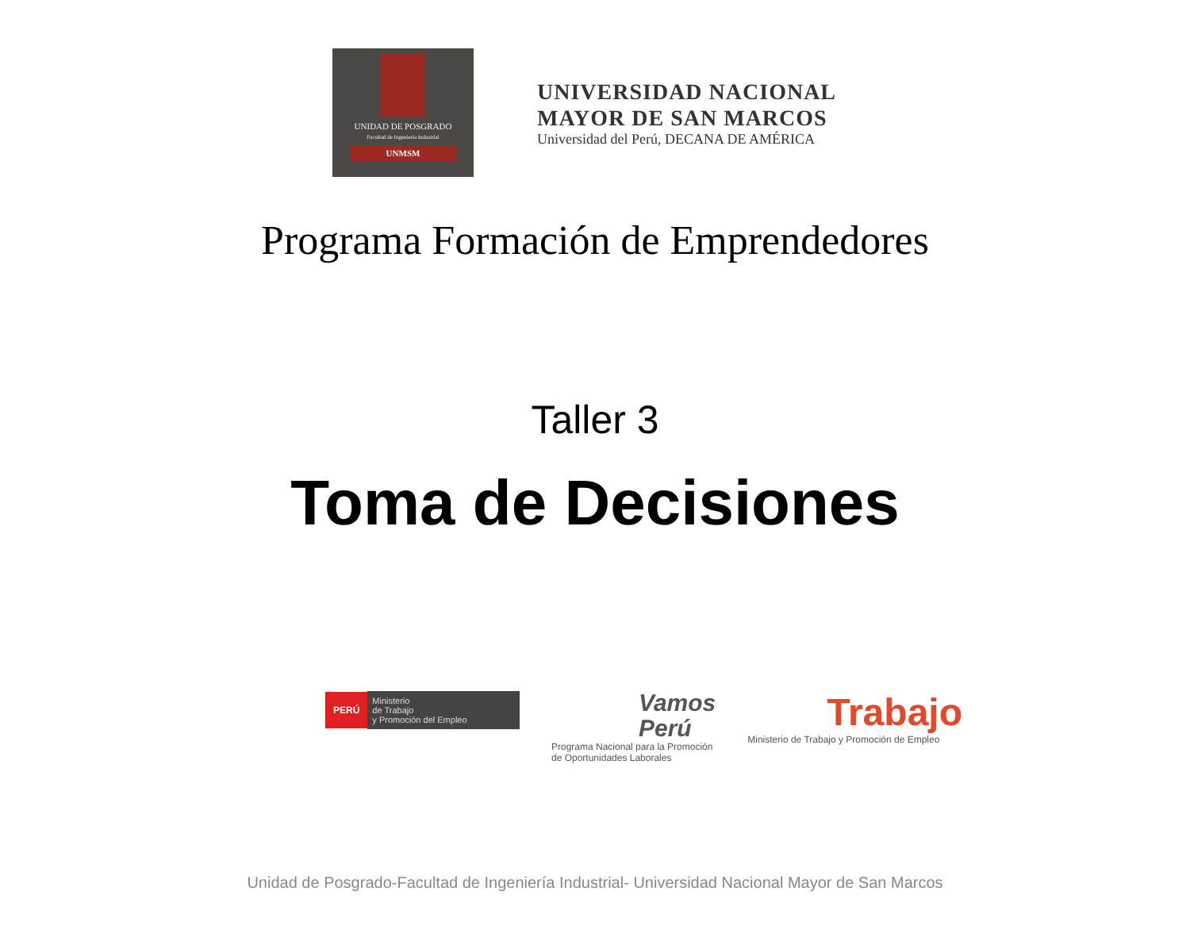UNIDAD DE POSGRADO
Facultad de Ingeniería Industrial
UNMSM
UNIVERSIDAD NACIONAL
MAYOR DE SAN MARCOS
Universidad del Perú, DECANA DE AMÉRICA
Programa Formación de Emprendedores
Taller 3
Toma de Decisiones
PERÚ Ministerio
de Trabajo
y Promoción del Empleo
Vamos
Perú
Programa Nacional para la Promoción
de Oportunidades Laborales
Trabajo
Ministerio de Trabajo y Promoción de Empleo
Unidad de Posgrado-Facultad de Ingeniería Industrial- Universidad Nacional Mayor de San Marcos